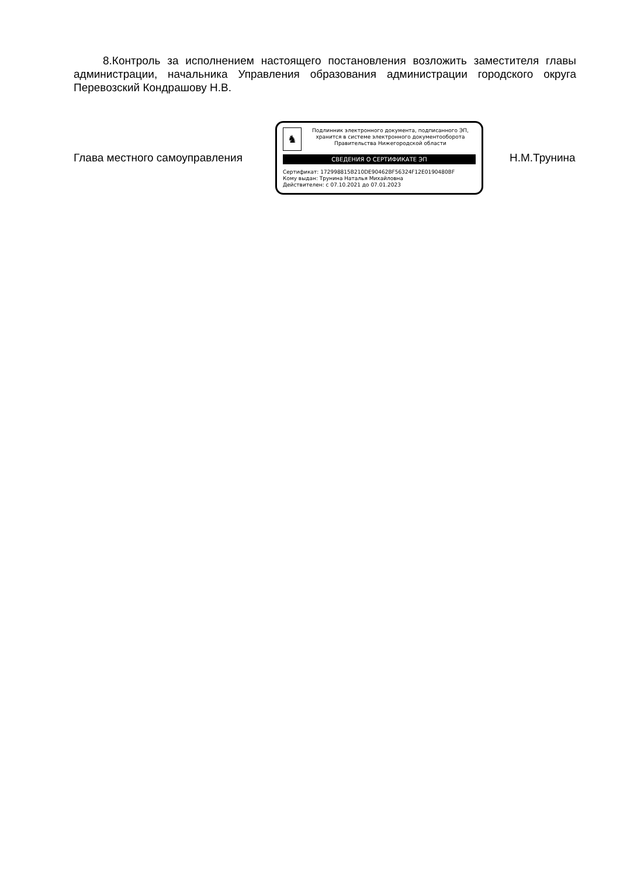8.Контроль за исполнением настоящего постановления возложить заместителя главы администрации, начальника Управления образования администрации городского округа Перевозский Кондрашову Н.В.
Глава местного самоуправления
♞
Подлинник электронного документа, подписанного ЭП,
хранится в системе электронного документооборота
Правительства Нижегородской области
СВЕДЕНИЯ О СЕРТИФИКАТЕ ЭП
Сертификат: 172998815B210DE90462BF56324F12E0190480BF
Кому выдан: Трунина Наталья Михайловна
Действителен: с 07.10.2021 до 07.01.2023
Н.М.Трунина